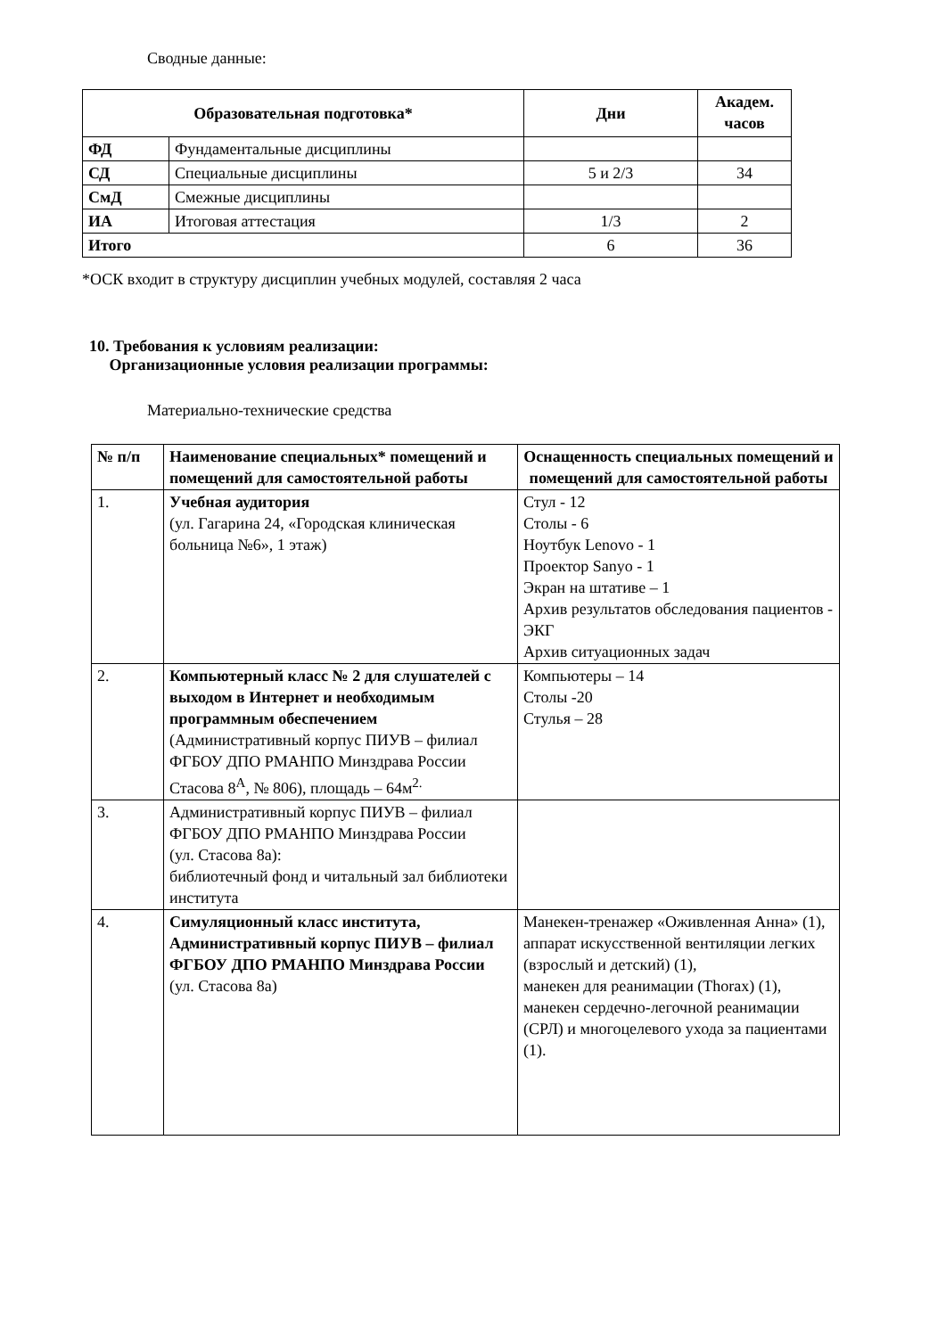Сводные данные:
| Образовательная подготовка* | | Дни | Академ. часов |
| --- | --- | --- | --- |
| ФД | Фундаментальные дисциплины | | |
| СД | Специальные дисциплины | 5 и 2/3 | 34 |
| СмД | Смежные дисциплины | | |
| ИА | Итоговая аттестация | 1/3 | 2 |
| Итого | | 6 | 36 |
*ОСК входит в структуру дисциплин учебных модулей, составляя 2 часа
10. Требования к условиям реализации:
Организационные условия реализации программы:
Материально-технические средства
| № п/п | Наименование специальных* помещений и помещений для самостоятельной работы | Оснащенность специальных помещений и помещений для самостоятельной работы |
| --- | --- | --- |
| 1. | Учебная аудитория (ул. Гагарина 24, «Городская клиническая больница №6», 1 этаж) | Стул - 12 Столы - 6 Ноутбук Lenovo - 1 Проектор Sanyo - 1 Экран на штативе – 1 Архив результатов обследования пациентов - ЭКГ Архив ситуационных задач |
| 2. | Компьютерный класс № 2 для слушателей с выходом в Интернет и необходимым программным обеспечением (Административный корпус ПИУВ – филиал ФГБОУ ДПО РМАНПО Минздрава России Стасова 8<sup>А</sup>, № 806), площадь – 64м<sup>2.</sup> | Компьютеры – 14 Столы -20 Стулья – 28 |
| 3. | Административный корпус ПИУВ – филиал ФГБОУ ДПО РМАНПО Минздрава России (ул. Стасова 8а): библиотечный фонд и читальный зал библиотеки института | |
| 4. | Симуляционный класс института, Административный корпус ПИУВ – филиал ФГБОУ ДПО РМАНПО Минздрава России (ул. Стасова 8а) | Манекен-тренажер «Оживленная Анна» (1), аппарат искусственной вентиляции легких (взрослый и детский) (1), манекен для реанимации (Thorax) (1), манекен сердечно-легочной реанимации (СРЛ) и многоцелевого ухода за пациентами (1). |